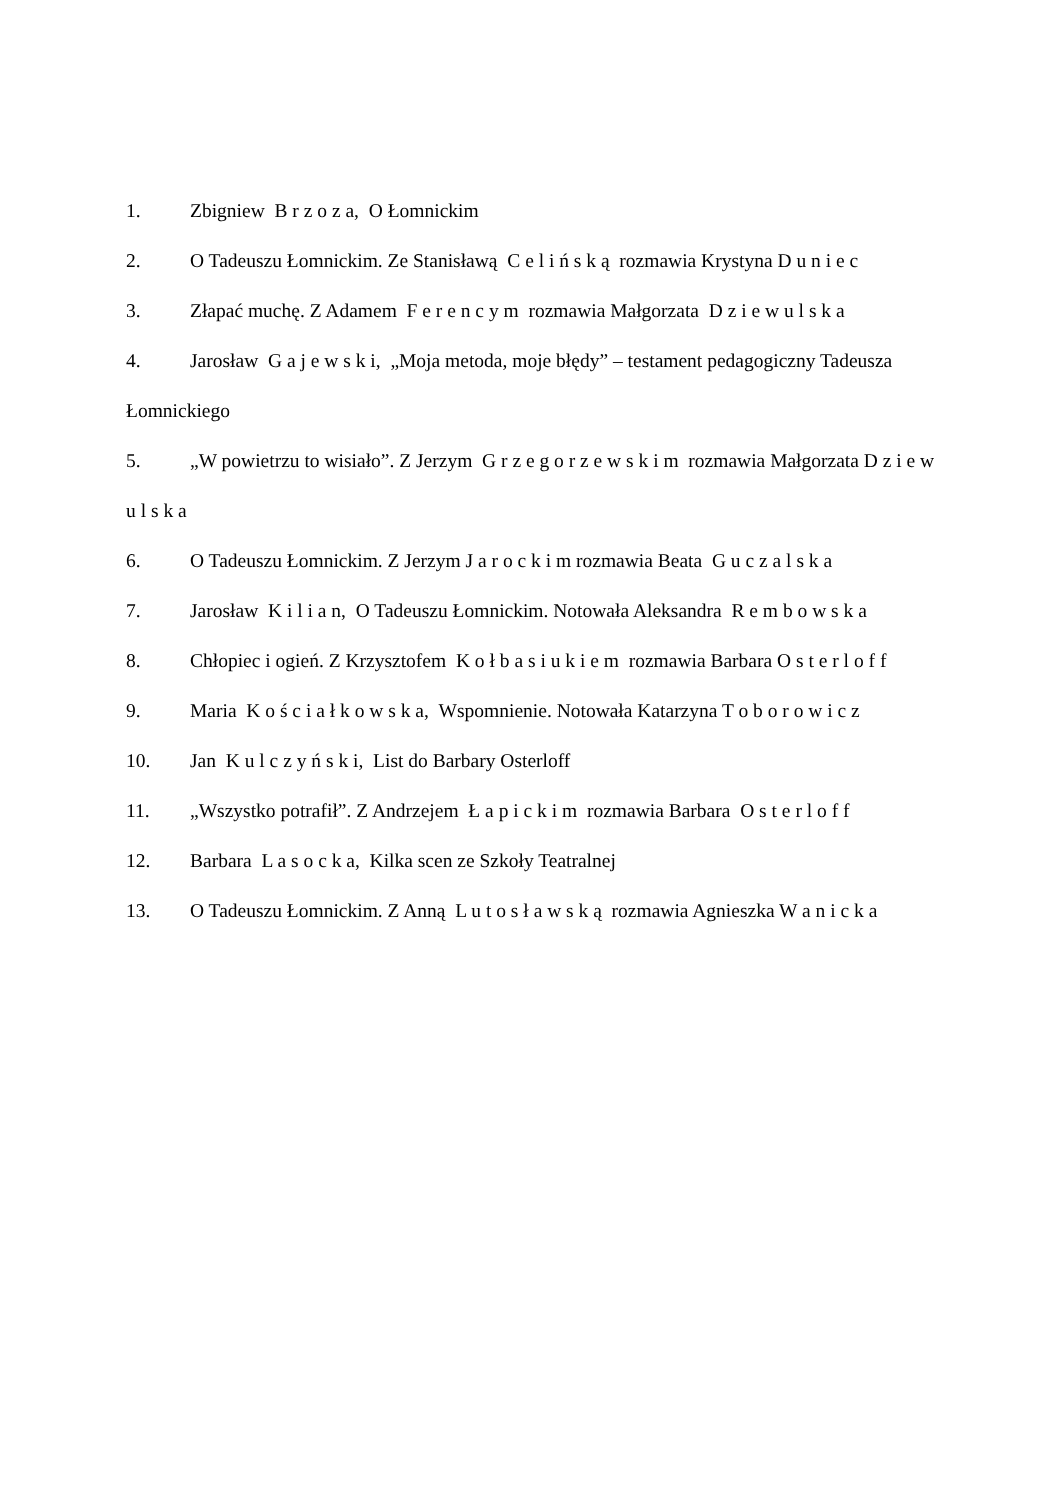1. Zbigniew B r z o z a, O Łomnickim
2. O Tadeuszu Łomnickim. Ze Stanisławą C e l i ń s k ą rozmawia Krystyna D u n i e c
3. Złapać muchę. Z Adamem F e r e n c y m rozmawia Małgorzata D z i e w u l s k a
4. Jarosław G a j e w s k i, „Moja metoda, moje błędy” – testament pedagogiczny Tadeusza Łomnickiego
5. „W powietrzu to wisiało”. Z Jerzym G r z e g o r z e w s k i m rozmawia Małgorzata D z i e w u l s k a
6. O Tadeuszu Łomnickim. Z Jerzym J a r o c k i m rozmawia Beata G u c z a l s k a
7. Jarosław K i l i a n, O Tadeuszu Łomnickim. Notowała Aleksandra R e m b o w s k a
8. Chłopiec i ogień. Z Krzysztofem K o ł b a s i u k i e m rozmawia Barbara O s t e r l o f f
9. Maria K o ś c i a ł k o w s k a, Wspomnienie. Notowała Katarzyna T o b o r o w i c z
10. Jan K u l c z y ń s k i, List do Barbary Osterloff
11. „Wszystko potrafił”. Z Andrzejem Ł a p i c k i m rozmawia Barbara O s t e r l o f f
12. Barbara L a s o c k a, Kilka scen ze Szkoły Teatralnej
13. O Tadeuszu Łomnickim. Z Anną L u t o s ł a w s k ą rozmawia Agnieszka W a n i c k a